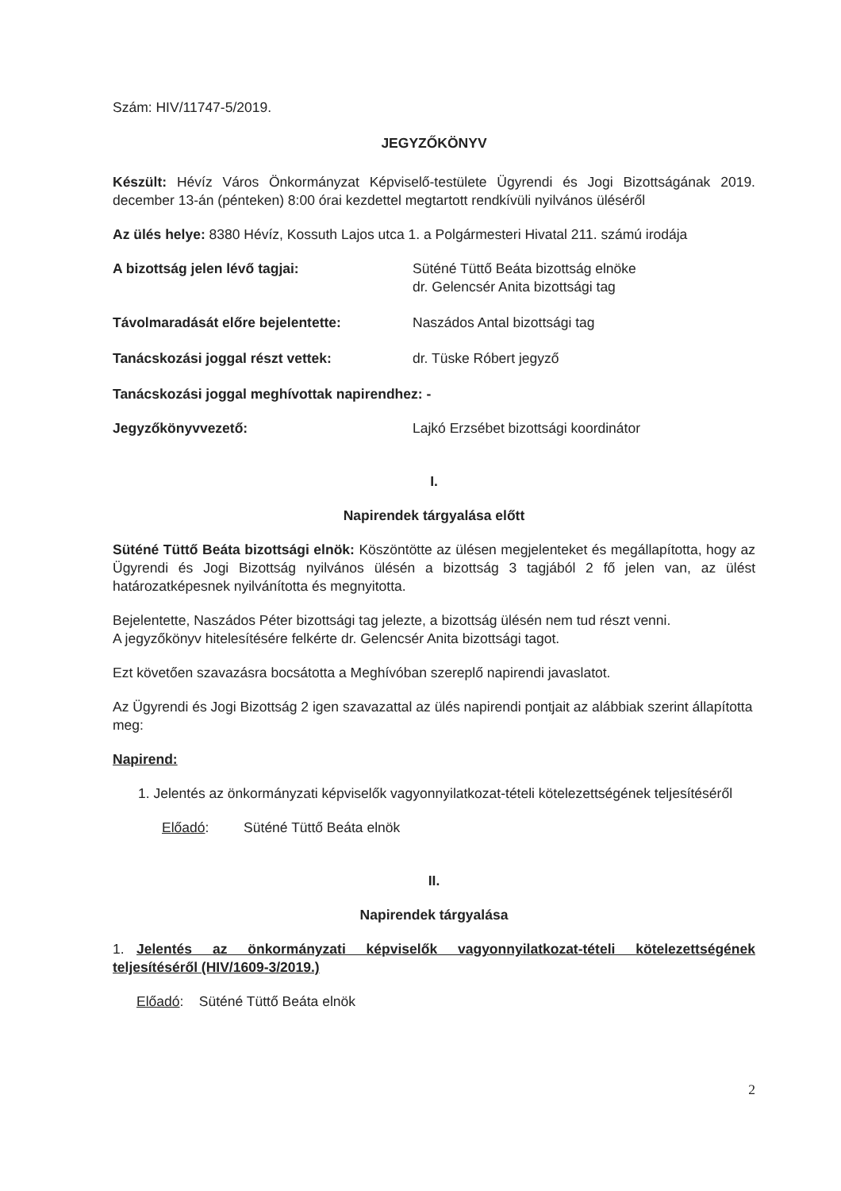Szám: HIV/11747-5/2019.
JEGYZŐKÖNYV
Készült: Hévíz Város Önkormányzat Képviselő-testülete Ügyrendi és Jogi Bizottságának 2019. december 13-án (pénteken) 8:00 órai kezdettel megtartott rendkívüli nyilvános üléséről
Az ülés helye: 8380 Hévíz, Kossuth Lajos utca 1. a Polgármesteri Hivatal 211. számú irodája
A bizottság jelen lévő tagjai: Süténé Tüttő Beáta bizottság elnöke
dr. Gelencsér Anita bizottsági tag
Távolmaradását előre bejelentette: Naszádos Antal bizottsági tag
Tanácskozási joggal részt vettek: dr. Tüske Róbert jegyző
Tanácskozási joggal meghívottak napirendhez: -
Jegyzőkönyvvezető: Lajkó Erzsébet bizottsági koordinátor
I.
Napirendek tárgyalása előtt
Süténé Tüttő Beáta bizottsági elnök: Köszöntötte az ülésen megjelenteket és megállapította, hogy az Ügyrendi és Jogi Bizottság nyilvános ülésén a bizottság 3 tagjából 2 fő jelen van, az ülést határozatképesnek nyilvánította és megnyitotta.
Bejelentette, Naszádos Péter bizottsági tag jelezte, a bizottság ülésén nem tud részt venni.
A jegyzőkönyv hitelesítésére felkérte dr. Gelencsér Anita bizottsági tagot.
Ezt követően szavazásra bocsátotta a Meghívóban szereplő napirendi javaslatot.
Az Ügyrendi és Jogi Bizottság 2 igen szavazattal az ülés napirendi pontjait az alábbiak szerint állapította meg:
Napirend:
1. Jelentés az önkormányzati képviselők vagyonnyilatkozat-tételi kötelezettségének teljesítéséről
Előadó: Süténé Tüttő Beáta elnök
II.
Napirendek tárgyalása
1. Jelentés az önkormányzati képviselők vagyonnyilatkozat-tételi kötelezettségének teljesítéséről (HIV/1609-3/2019.)
Előadó: Süténé Tüttő Beáta elnök
2